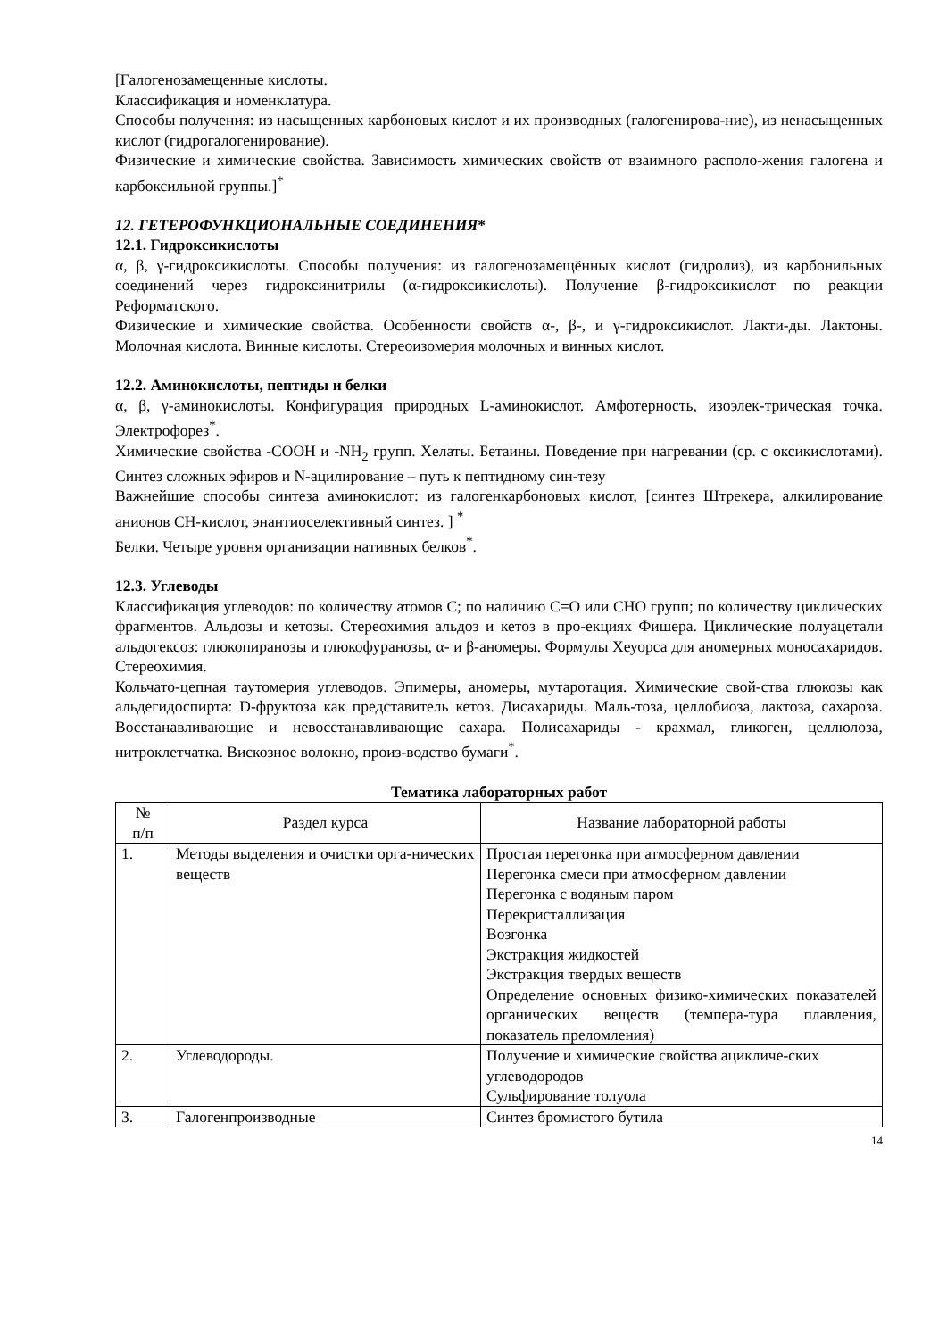[Галогенозамещенные кислоты.
Классификация и номенклатура.
Способы получения: из насыщенных карбоновых кислот и их производных (галогенирова-ние), из ненасыщенных кислот (гидрогалогенирование).
Физические и химические свойства. Зависимость химических свойств от взаимного располо-жения галогена и карбоксильной группы.]<sup>*</sup>
12. ГЕТЕРОФУНКЦИОНАЛЬНЫЕ СОЕДИНЕНИЯ*
12.1. Гидроксикислоты
α, β, γ-гидроксикислоты. Способы получения: из галогенозамещённых кислот (гидролиз), из карбонильных соединений через гидроксинитрилы (α-гидроксикислоты). Получение β-гидроксикислот по реакции Реформатского.
Физические и химические свойства. Особенности свойств α-, β-, и γ-гидроксикислот. Лакти-ды. Лактоны. Молочная кислота. Винные кислоты. Стереоизомерия молочных и винных кислот.
12.2. Аминокислоты, пептиды и белки
α, β, γ-аминокислоты. Конфигурация природных L-аминокислот. Амфотерность, изоэлек-трическая точка. Электрофорез<sup>*</sup>.
Химические свойства -СООН и -NH<sub>2</sub> групп. Хелаты. Бетаины. Поведение при нагревании (ср. с оксикислотами). Синтез сложных эфиров и N-ацилирование – путь к пептидному син-тезу
Важнейшие способы синтеза аминокислот: из галогенкарбоновых кислот, [синтез Штрекера, алкилирование анионов СН-кислот, энантиоселективный синтез. ] <sup>*</sup>
Белки. Четыре уровня организации нативных белков<sup>*</sup>.
12.3. Углеводы
Классификация углеводов: по количеству атомов С; по наличию С=О или СНО групп; по количеству циклических фрагментов. Альдозы и кетозы. Стереохимия альдоз и кетоз в про-екциях Фишера. Циклические полуацетали альдогексоз: глюкопиранозы и глюкофуранозы, α- и β-аномеры. Формулы Хеуорса для аномерных моносахаридов. Стереохимия.
Кольчато-цепная таутомерия углеводов. Эпимеры, аномеры, мутаротация. Химические свой-ства глюкозы как альдегидоспирта: D-фруктоза как представитель кетоз. Дисахариды. Маль-тоза, целлобиоза, лактоза, сахароза. Восстанавливающие и невосстанавливающие сахара. Полисахариды - крахмал, гликоген, целлюлоза, нитроклетчатка. Вискозное волокно, произ-водство бумаги<sup>*</sup>.
Тематика лабораторных работ
| № п/п | Раздел курса | Название лабораторной работы |
| --- | --- | --- |
| 1. | Методы выделения и очистки орга-нических веществ | Простая перегонка при атмосферном давлении Перегонка смеси при атмосферном давлении Перегонка с водяным паром Перекристаллизация Возгонка Экстракция жидкостей Экстракция твердых веществ Определение основных физико-химических показателей органических веществ (темпера-тура плавления, показатель преломления) |
| 2. | Углеводороды. | Получение и химические свойства ацикличе-ских углеводородов Сульфирование толуола |
| 3. | Галогенпроизводные | Синтез бромистого бутила |
14